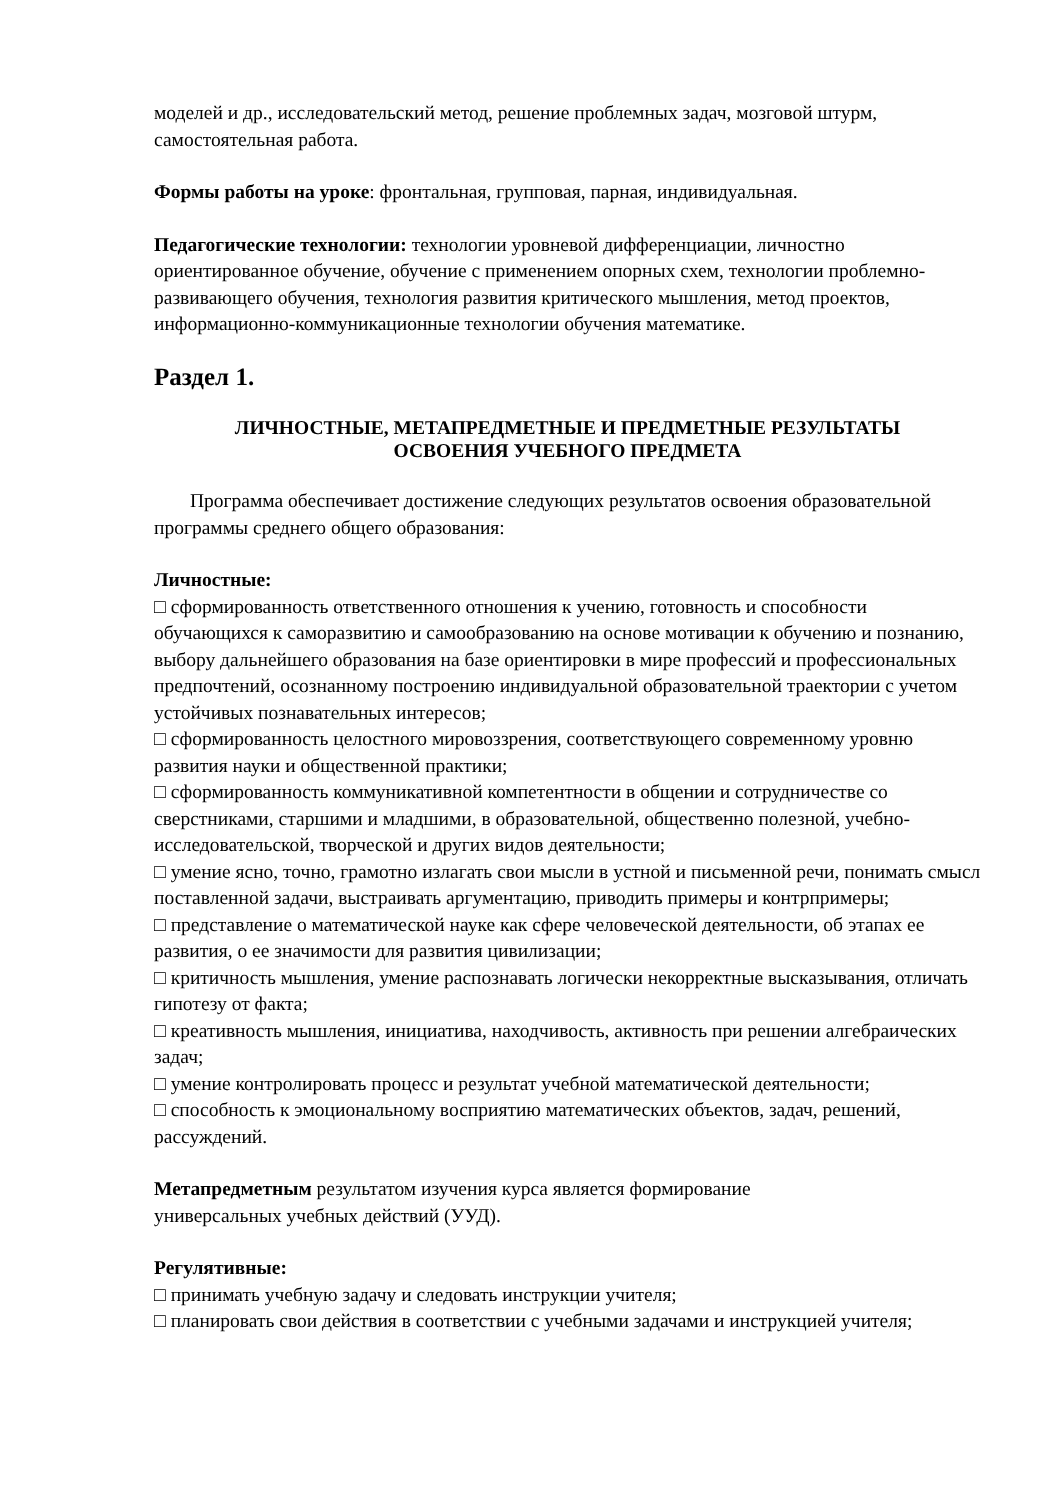моделей и др., исследовательский метод, решение проблемных задач, мозговой штурм, самостоятельная работа.
Формы работы на уроке: фронтальная, групповая, парная, индивидуальная.
Педагогические технологии: технологии уровневой дифференциации, личностно ориентированное обучение, обучение с применением опорных схем, технологии проблемно-развивающего обучения, технология развития критического мышления, метод проектов, информационно-коммуникационные технологии обучения математике.
Раздел 1.
ЛИЧНОСТНЫЕ, МЕТАПРЕДМЕТНЫЕ И ПРЕДМЕТНЫЕ РЕЗУЛЬТАТЫ
ОСВОЕНИЯ УЧЕБНОГО ПРЕДМЕТА
Программа обеспечивает достижение следующих результатов освоения образовательной программы среднего общего образования:
Личностные:
□ сформированность ответственного отношения к учению, готовность и способности обучающихся к саморазвитию и самообразованию на основе мотивации к обучению и познанию, выбору дальнейшего образования на базе ориентировки в мире профессий и профессиональных предпочтений, осознанному построению индивидуальной образовательной траектории с учетом устойчивых познавательных интересов;
□ сформированность целостного мировоззрения, соответствующего современному уровню развития науки и общественной практики;
□ сформированность коммуникативной компетентности в общении и сотрудничестве со сверстниками, старшими и младшими, в образовательной, общественно полезной, учебно-исследовательской, творческой и других видов деятельности;
□ умение ясно, точно, грамотно излагать свои мысли в устной и письменной речи, понимать смысл поставленной задачи, выстраивать аргументацию, приводить примеры и контрпримеры;
□ представление о математической науке как сфере человеческой деятельности, об этапах ее развития, о ее значимости для развития цивилизации;
□ критичность мышления, умение распознавать логически некорректные высказывания, отличать гипотезу от факта;
□ креативность мышления, инициатива, находчивость, активность при решении алгебраических задач;
□ умение контролировать процесс и результат учебной математической деятельности;
□ способность к эмоциональному восприятию математических объектов, задач, решений, рассуждений.
Метапредметным результатом изучения курса является формирование
универсальных учебных действий (УУД).
Регулятивные:
□ принимать учебную задачу и следовать инструкции учителя;
□ планировать свои действия в соответствии с учебными задачами и инструкцией учителя;